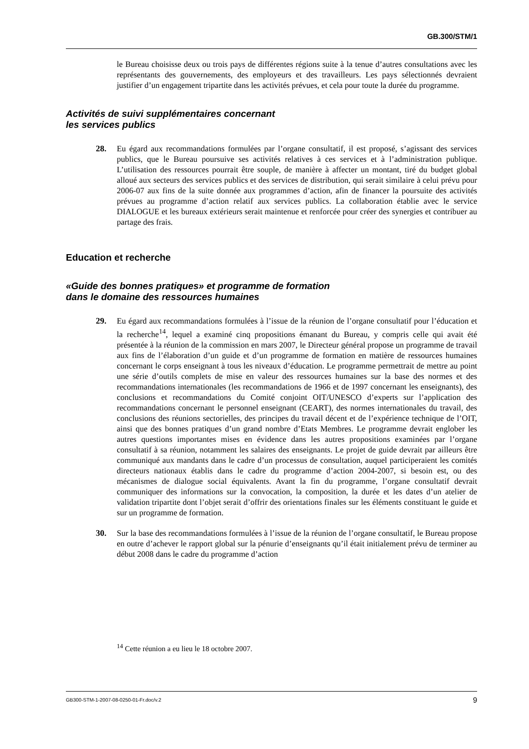GB.300/STM/1
le Bureau choisisse deux ou trois pays de différentes régions suite à la tenue d’autres consultations avec les représentants des gouvernements, des employeurs et des travailleurs. Les pays sélectionnés devraient justifier d’un engagement tripartite dans les activités prévues, et cela pour toute la durée du programme.
Activités de suivi supplémentaires concernant
les services publics
28. Eu égard aux recommandations formulées par l’organe consultatif, il est proposé, s’agissant des services publics, que le Bureau poursuive ses activités relatives à ces services et à l’administration publique. L’utilisation des ressources pourrait être souple, de manière à affecter un montant, tiré du budget global alloué aux secteurs des services publics et des services de distribution, qui serait similaire à celui prévu pour 2006-07 aux fins de la suite donnée aux programmes d’action, afin de financer la poursuite des activités prévues au programme d’action relatif aux services publics. La collaboration établie avec le service DIALOGUE et les bureaux extérieurs serait maintenue et renforcée pour créer des synergies et contribuer au partage des frais.
Education et recherche
«Guide des bonnes pratiques» et programme de formation
dans le domaine des ressources humaines
29. Eu égard aux recommandations formulées à l’issue de la réunion de l’organe consultatif pour l’éducation et la recherche<sup>14</sup>, lequel a examiné cinq propositions émanant du Bureau, y compris celle qui avait été présentée à la réunion de la commission en mars 2007, le Directeur général propose un programme de travail aux fins de l’élaboration d’un guide et d’un programme de formation en matière de ressources humaines concernant le corps enseignant à tous les niveaux d’éducation. Le programme permettrait de mettre au point une série d’outils complets de mise en valeur des ressources humaines sur la base des normes et des recommandations internationales (les recommandations de 1966 et de 1997 concernant les enseignants), des conclusions et recommandations du Comité conjoint OIT/UNESCO d’experts sur l’application des recommandations concernant le personnel enseignant (CEART), des normes internationales du travail, des conclusions des réunions sectorielles, des principes du travail décent et de l’expérience technique de l’OIT, ainsi que des bonnes pratiques d’un grand nombre d’Etats Membres. Le programme devrait englober les autres questions importantes mises en évidence dans les autres propositions examinées par l’organe consultatif à sa réunion, notamment les salaires des enseignants. Le projet de guide devrait par ailleurs être communiqué aux mandants dans le cadre d’un processus de consultation, auquel participeraient les comités directeurs nationaux établis dans le cadre du programme d’action 2004-2007, si besoin est, ou des mécanismes de dialogue social équivalents. Avant la fin du programme, l’organe consultatif devrait communiquer des informations sur la convocation, la composition, la durée et les dates d’un atelier de validation tripartite dont l’objet serait d’offrir des orientations finales sur les éléments constituant le guide et sur un programme de formation.
30. Sur la base des recommandations formulées à l’issue de la réunion de l’organe consultatif, le Bureau propose en outre d’achever le rapport global sur la pénurie d’enseignants qu’il était initialement prévu de terminer au début 2008 dans le cadre du programme d’action
<sup>14</sup> Cette réunion a eu lieu le 18 octobre 2007.
GB300-STM-1-2007-08-0250-01-Fr.doc/v.2 9